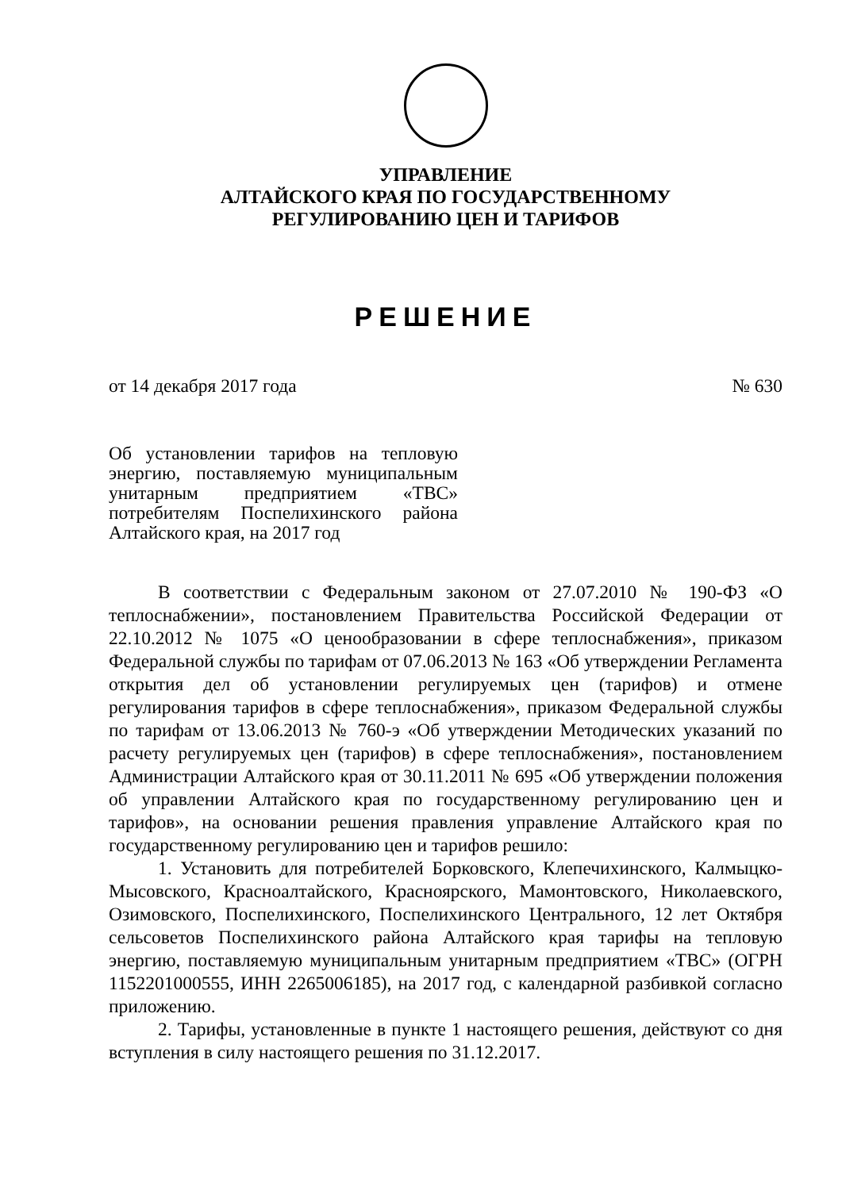УПРАВЛЕНИЕ
АЛТАЙСКОГО КРАЯ ПО ГОСУДАРСТВЕННОМУ
РЕГУЛИРОВАНИЮ ЦЕН И ТАРИФОВ
РЕШЕНИЕ
от 14 декабря 2017 года № 630
Об установлении тарифов на тепловую энергию, поставляемую муниципальным унитарным предприятием «ТВС» потребителям Поспелихинского района Алтайского края, на 2017 год
В соответствии с Федеральным законом от 27.07.2010 № 190-ФЗ «О теплоснабжении», постановлением Правительства Российской Федерации от 22.10.2012 № 1075 «О ценообразовании в сфере теплоснабжения», приказом Федеральной службы по тарифам от 07.06.2013 № 163 «Об утверждении Регламента открытия дел об установлении регулируемых цен (тарифов) и отмене регулирования тарифов в сфере теплоснабжения», приказом Федеральной службы по тарифам от 13.06.2013 № 760-э «Об утверждении Методических указаний по расчету регулируемых цен (тарифов) в сфере теплоснабжения», постановлением Администрации Алтайского края от 30.11.2011 № 695 «Об утверждении положения об управлении Алтайского края по государственному регулированию цен и тарифов», на основании решения правления управление Алтайского края по государственному регулированию цен и тарифов решило:
1. Установить для потребителей Борковского, Клепечихинского, Калмыцко-Мысовского, Красноалтайского, Красноярского, Мамонтовского, Николаевского, Озимовского, Поспелихинского, Поспелихинского Центрального, 12 лет Октября сельсоветов Поспелихинского района Алтайского края тарифы на тепловую энергию, поставляемую муниципальным унитарным предприятием «ТВС» (ОГРН 1152201000555, ИНН 2265006185), на 2017 год, с календарной разбивкой согласно приложению.
2. Тарифы, установленные в пункте 1 настоящего решения, действуют со дня вступления в силу настоящего решения по 31.12.2017.